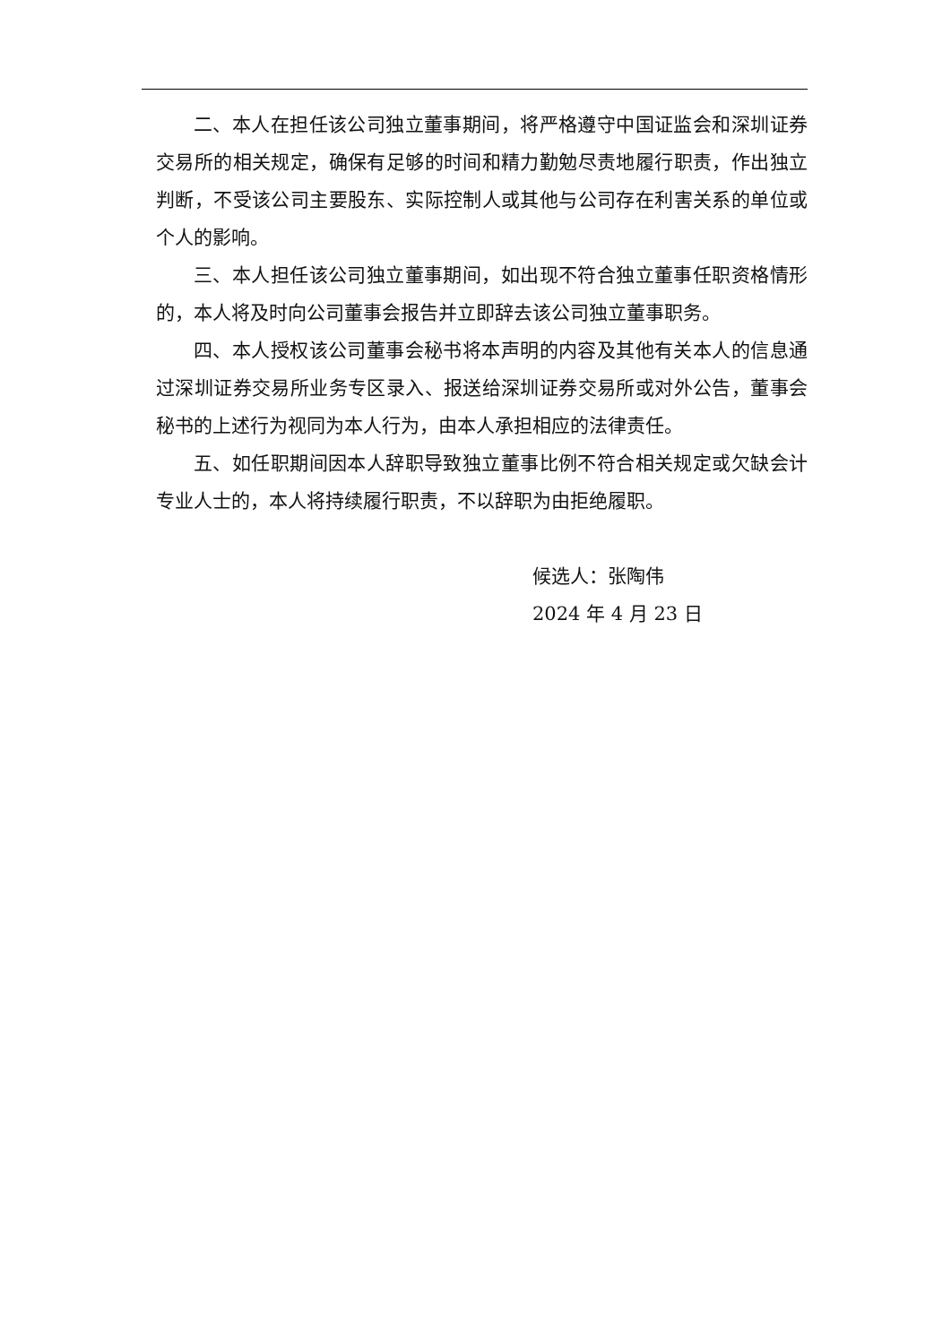二、本人在担任该公司独立董事期间，将严格遵守中国证监会和深圳证券交易所的相关规定，确保有足够的时间和精力勤勉尽责地履行职责，作出独立判断，不受该公司主要股东、实际控制人或其他与公司存在利害关系的单位或个人的影响。
三、本人担任该公司独立董事期间，如出现不符合独立董事任职资格情形的，本人将及时向公司董事会报告并立即辞去该公司独立董事职务。
四、本人授权该公司董事会秘书将本声明的内容及其他有关本人的信息通过深圳证券交易所业务专区录入、报送给深圳证券交易所或对外公告，董事会秘书的上述行为视同为本人行为，由本人承担相应的法律责任。
五、如任职期间因本人辞职导致独立董事比例不符合相关规定或欠缺会计专业人士的，本人将持续履行职责，不以辞职为由拒绝履职。
候选人：张陶伟
2024 年 4 月 23 日